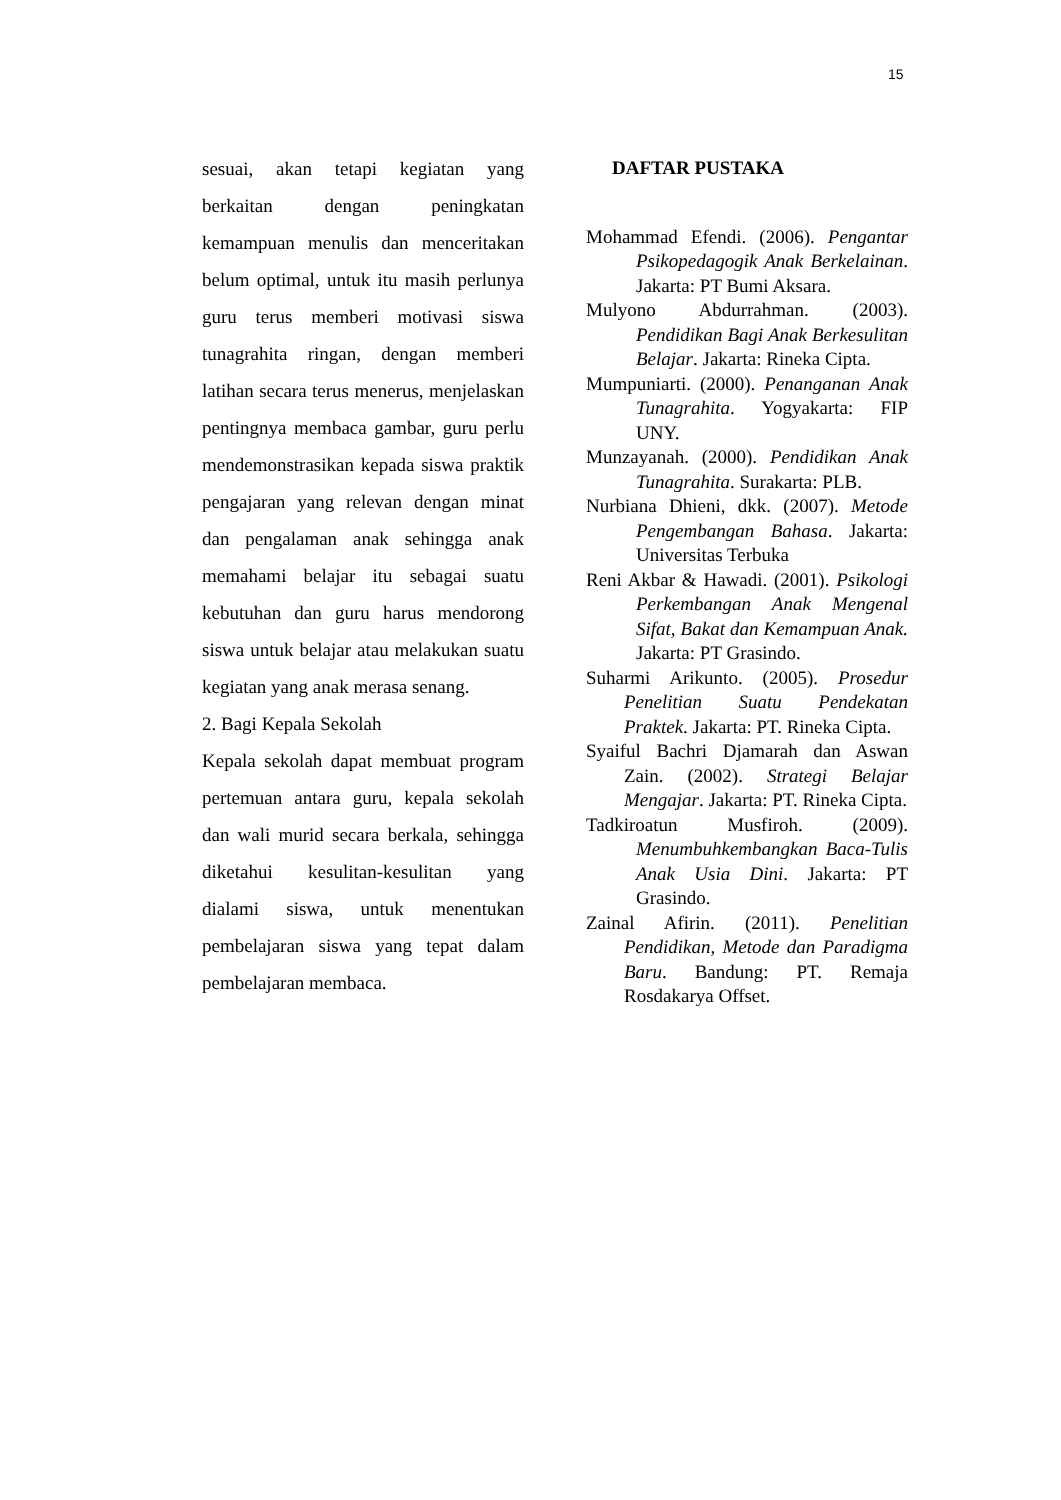15
sesuai, akan tetapi kegiatan yang berkaitan dengan peningkatan kemampuan menulis dan menceritakan belum optimal, untuk itu masih perlunya guru terus memberi motivasi siswa tunagrahita ringan, dengan memberi latihan secara terus menerus, menjelaskan pentingnya membaca gambar, guru perlu mendemonstrasikan kepada siswa praktik pengajaran yang relevan dengan minat dan pengalaman anak sehingga anak memahami belajar itu sebagai suatu kebutuhan dan guru harus mendorong siswa untuk belajar atau melakukan suatu kegiatan yang anak merasa senang.
2. Bagi Kepala Sekolah
Kepala sekolah dapat membuat program pertemuan antara guru, kepala sekolah dan wali murid secara berkala, sehingga diketahui kesulitan-kesulitan yang dialami siswa, untuk menentukan pembelajaran siswa yang tepat dalam pembelajaran membaca.
DAFTAR PUSTAKA
Mohammad Efendi. (2006). Pengantar Psikopedagogik Anak Berkelainan. Jakarta: PT Bumi Aksara.
Mulyono Abdurrahman. (2003). Pendidikan Bagi Anak Berkesulitan Belajar. Jakarta: Rineka Cipta.
Mumpuniarti. (2000). Penanganan Anak Tunagrahita. Yogyakarta: FIP UNY.
Munzayanah. (2000). Pendidikan Anak Tunagrahita. Surakarta: PLB.
Nurbiana Dhieni, dkk. (2007). Metode Pengembangan Bahasa. Jakarta: Universitas Terbuka
Reni Akbar & Hawadi. (2001). Psikologi Perkembangan Anak Mengenal Sifat, Bakat dan Kemampuan Anak. Jakarta: PT Grasindo.
Suharmi Arikunto. (2005). Prosedur Penelitian Suatu Pendekatan Praktek. Jakarta: PT. Rineka Cipta.
Syaiful Bachri Djamarah dan Aswan Zain. (2002). Strategi Belajar Mengajar. Jakarta: PT. Rineka Cipta.
Tadkiroatun Musfiroh. (2009). Menumbuhkembangkan Baca-Tulis Anak Usia Dini. Jakarta: PT Grasindo.
Zainal Afirin. (2011). Penelitian Pendidikan, Metode dan Paradigma Baru. Bandung: PT. Remaja Rosdakarya Offset.